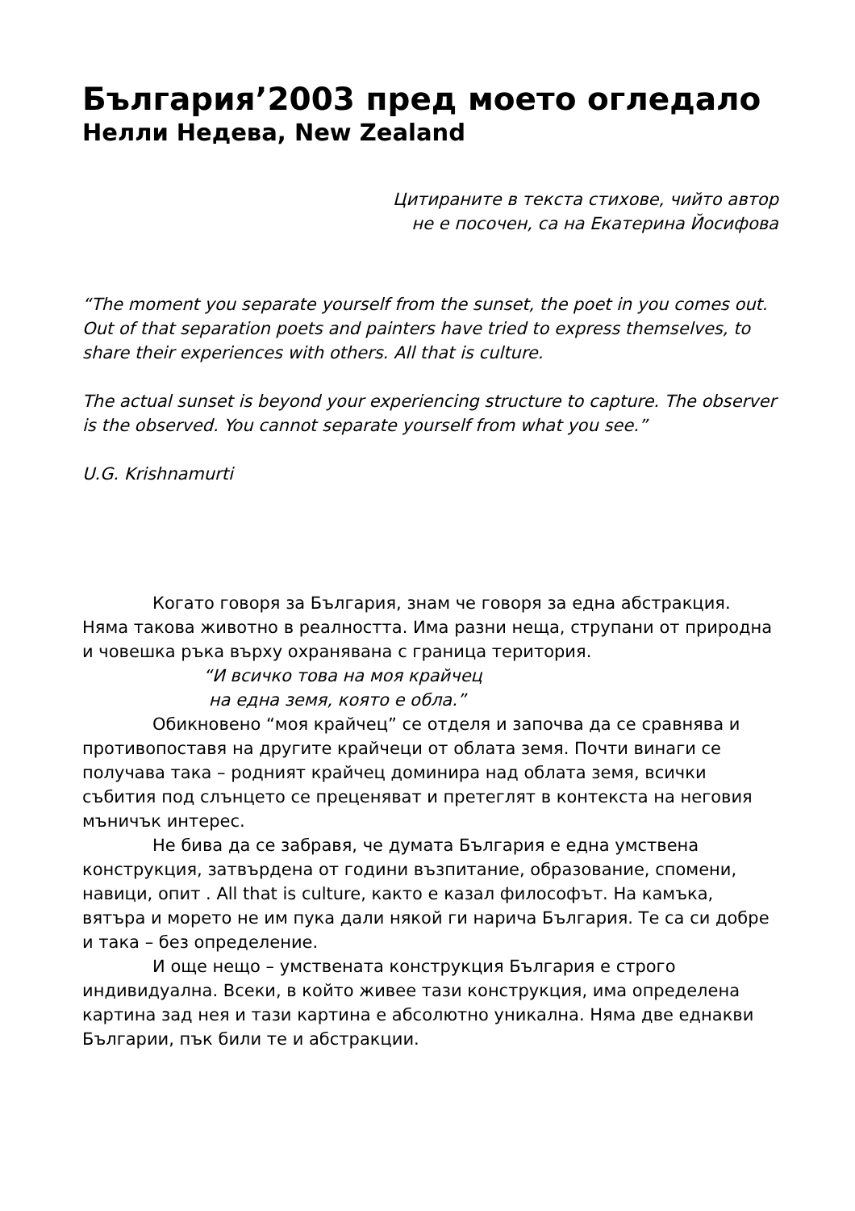България’2003 пред моето огледало
Нелли Недева, New Zealand
Цитираните в текста стихове, чийто автор
не е посочен, са на Екатерина Йосифова
“The moment you separate yourself from the sunset, the poet in you comes out. Out of that separation poets and painters have tried to express themselves, to share their experiences with others. All that is culture.
The actual sunset is beyond your experiencing structure to capture. The observer is the observed. You cannot separate yourself from what you see.”
U.G. Krishnamurti
Когато говоря за България, знам че говоря за една абстракция. Няма такова животно в реалността. Има разни неща, струпани от природна и човешка ръка върху охранявана с граница територия.
“И всичко това на моя крайчец
на една земя, която е обла.”
Обикновено “моя крайчец” се отделя и започва да се сравнява и противопоставя на другите крайчеци от облата земя. Почти винаги се получава така – родният крайчец доминира над облата земя, всички събития под слънцето се преценяват и претеглят в контекста на неговия мъничък интерес.
Не бива да се забравя, че думата България е една умствена конструкция, затвърдена от години възпитание, образование, спомени, навици, опит . All that is culture, както е казал философът. На камъка, вятъра и морето не им пука дали някой ги нарича България. Те са си добре и така – без определение.
И още нещо – умствената конструкция България е строго индивидуална. Всеки, в който живее тази конструкция, има определена картина зад нея и тази картина е абсолютно уникална. Няма две еднакви Българии, пък били те и абстракции.